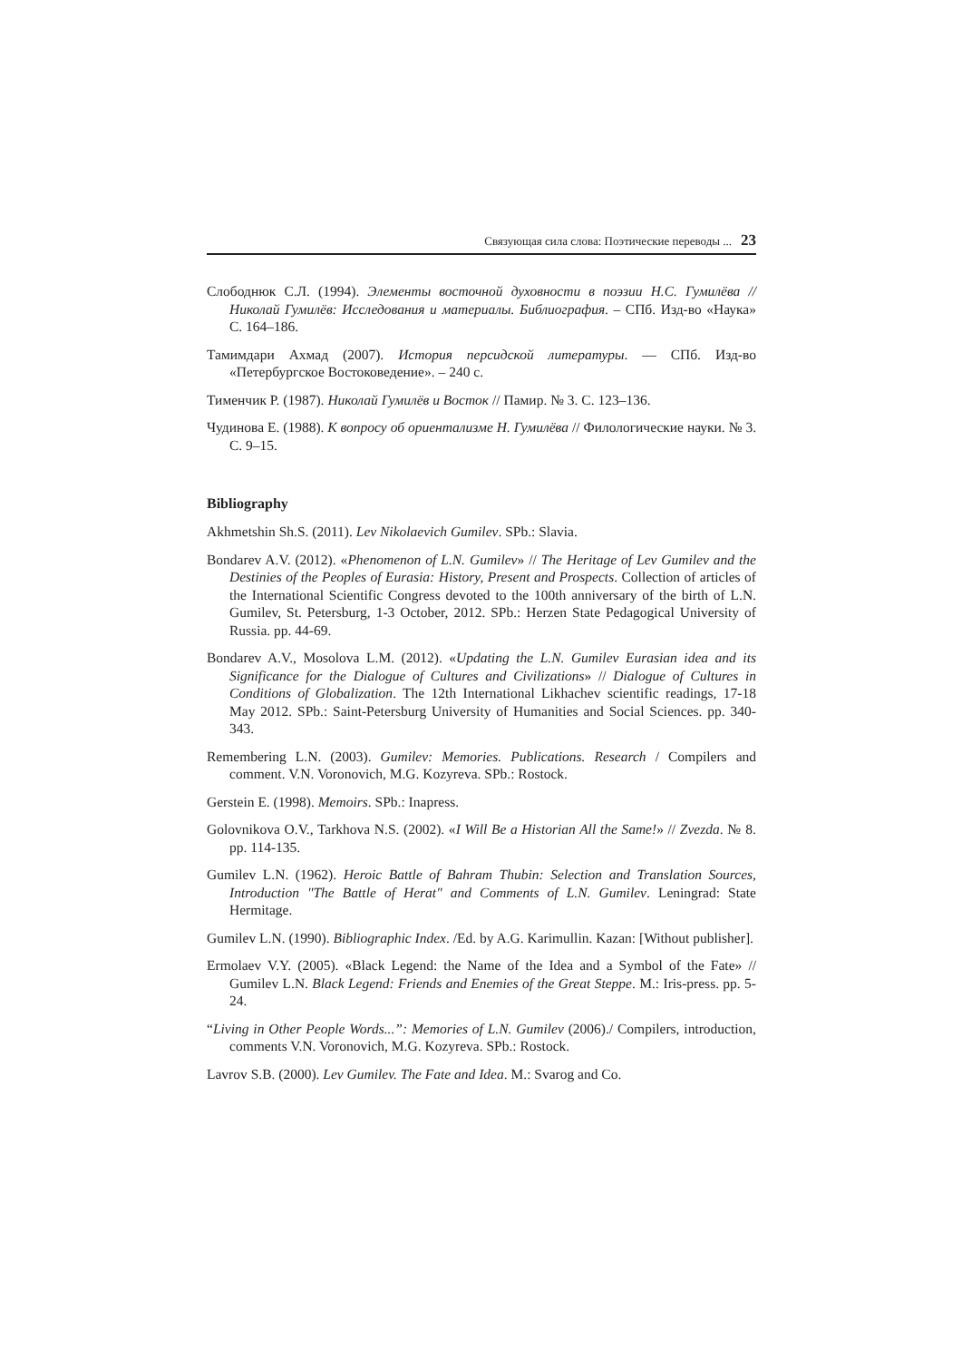Связующая сила слова: Поэтические переводы ... 23
Слободнюк С.Л. (1994). Элементы восточной духовности в поэзии Н.С. Гумилёва // Николай Гумилёв: Исследования и материалы. Библиография. – СПб. Изд-во «Наука» С. 164–186.
Тамимдари Ахмад (2007). История персидской литературы. — СПб. Изд-во «Петербургское Востоковедение». – 240 с.
Тименчик Р. (1987). Николай Гумилёв и Восток // Памир. № 3. С. 123–136.
Чудинова Е. (1988). К вопросу об ориентализме Н. Гумилёва // Филологические науки. № 3. С. 9–15.
Bibliography
Akhmetshin Sh.S. (2011). Lev Nikolaevich Gumilev. SPb.: Slavia.
Bondarev A.V. (2012). «Phenomenon of L.N. Gumilev» // The Heritage of Lev Gumilev and the Destinies of the Peoples of Eurasia: History, Present and Prospects. Collection of articles of the International Scientific Congress devoted to the 100th anniversary of the birth of L.N. Gumilev, St. Petersburg, 1-3 October, 2012. SPb.: Herzen State Pedagogical University of Russia. pp. 44-69.
Bondarev A.V., Mosolova L.M. (2012). «Updating the L.N. Gumilev Eurasian idea and its Significance for the Dialogue of Cultures and Civilizations» // Dialogue of Cultures in Conditions of Globalization. The 12th International Likhachev scientific readings, 17-18 May 2012. SPb.: Saint-Petersburg University of Humanities and Social Sciences. pp. 340-343.
Remembering L.N. (2003). Gumilev: Memories. Publications. Research / Compilers and comment. V.N. Voronovich, M.G. Kozyreva. SPb.: Rostock.
Gerstein E. (1998). Memoirs. SPb.: Inapress.
Golovnikova O.V., Tarkhova N.S. (2002). «I Will Be a Historian All the Same!» // Zvezda. № 8. pp. 114-135.
Gumilev L.N. (1962). Heroic Battle of Bahram Thubin: Selection and Translation Sources, Introduction "The Battle of Herat" and Comments of L.N. Gumilev. Leningrad: State Hermitage.
Gumilev L.N. (1990). Bibliographic Index. /Ed. by A.G. Karimullin. Kazan: [Without publisher].
Ermolaev V.Y. (2005). «Black Legend: the Name of the Idea and a Symbol of the Fate» // Gumilev L.N. Black Legend: Friends and Enemies of the Great Steppe. M.: Iris-press. pp. 5-24.
“Living in Other People Words...”: Memories of L.N. Gumilev (2006)./ Compilers, introduction, comments V.N. Voronovich, M.G. Kozyreva. SPb.: Rostock.
Lavrov S.B. (2000). Lev Gumilev. The Fate and Idea. M.: Svarog and Co.